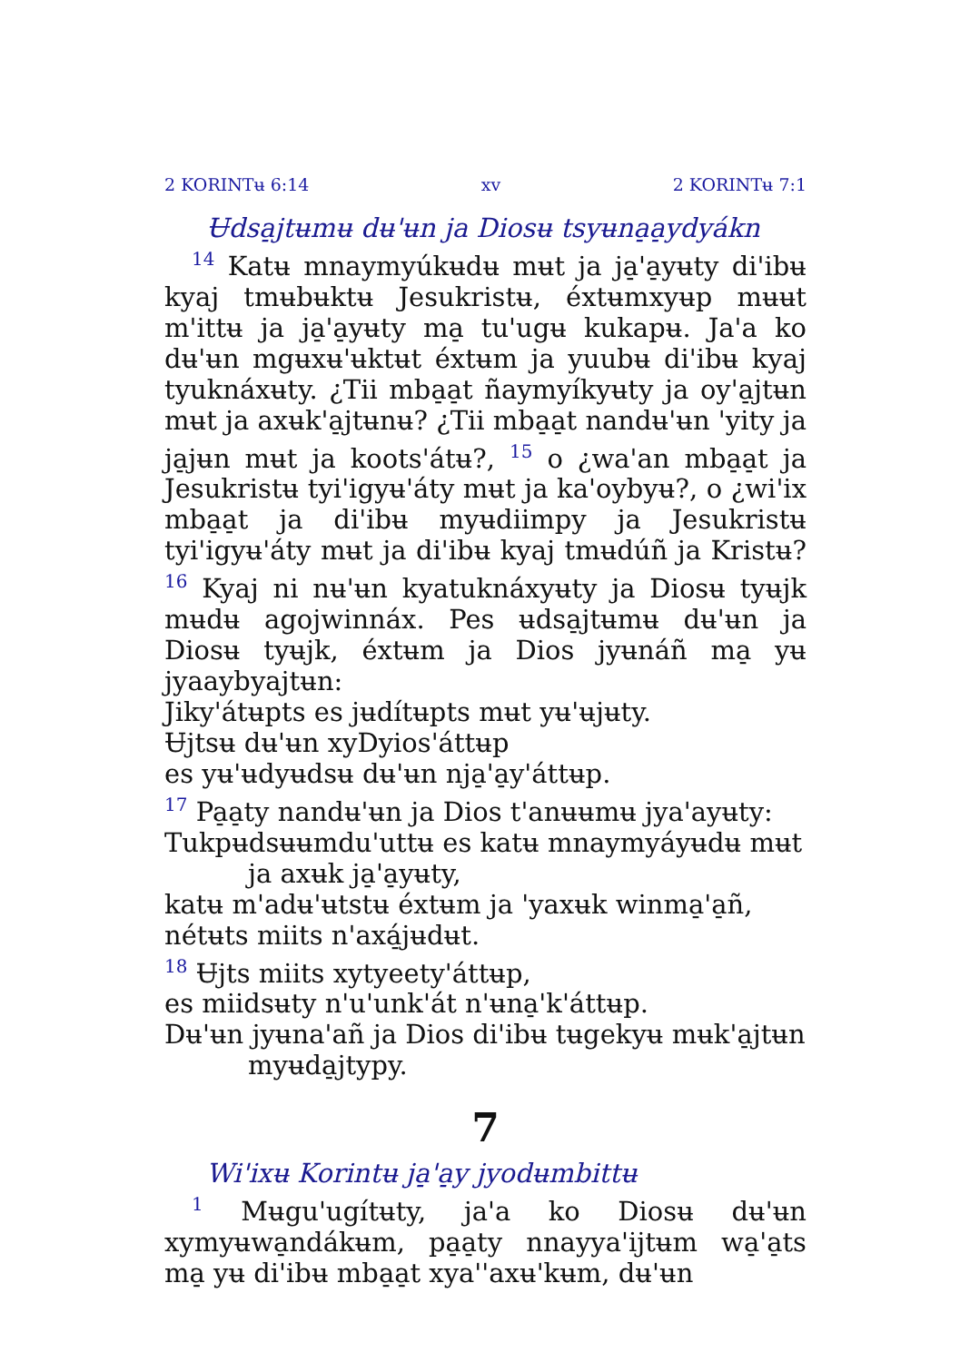2 KORINTʉ 6:14 xv 2 KORINTʉ 7:1
Ʉdsa̠jtʉmʉ dʉ'ʉn ja Diosʉ tsyʉna̠a̠ydyákn
<sup>14</sup> Katʉ mnaymyúkʉdʉ mʉt ja ja̠'a̠yʉty di'ibʉ kyaj tmʉbʉktʉ Jesukristʉ, éxtʉmxyʉp mʉʉt m'ittʉ ja ja̠'a̠yʉty ma̠ tu'ugʉ kukapʉ. Ja'a ko dʉ'ʉn mgʉxʉ'ʉktʉt éxtʉm ja yuubʉ di'ibʉ kyaj tyuknáxʉty. ¿Tii mba̠a̠t ñaymyíkyʉty ja oy'a̠jtʉn mʉt ja axʉk'a̠jtʉnʉ? ¿Tii mba̠a̠t nandʉ'ʉn 'yity ja ja̠jʉn mʉt ja koots'átʉ?, <sup>15</sup> o ¿wa'an mba̠a̠t ja Jesukristʉ tyi'igyʉ'áty mʉt ja ka'oybyʉ?, o ¿wi'ix mba̠a̠t ja di'ibʉ myʉdiimpy ja Jesukristʉ tyi'igyʉ'áty mʉt ja di'ibʉ kyaj tmʉdúñ ja Kristʉ? <sup>16</sup> Kyaj ni nʉ'ʉn kyatuknáxyʉty ja Diosʉ tyʉjk mʉdʉ agojwinnáx. Pes ʉdsa̠jtʉmʉ dʉ'ʉn ja Diosʉ tyʉjk, éxtʉm ja Dios jyʉnáñ ma̠ yʉ jyaaybyajtʉn:
Jiky'átʉpts es jʉdítʉpts mʉt yʉ'ʉjʉty.
Ʉjtsʉ dʉ'ʉn xyDyios'áttʉp
es yʉ'ʉdyʉdsʉ dʉ'ʉn nja̠'a̠y'áttʉp.
<sup>17</sup> Pa̠a̠ty nandʉ'ʉn ja Dios t'anʉʉmʉ jya'ayʉty:
Tukpʉdsʉʉmdu'uttʉ es katʉ mnaymyáyʉdʉ mʉt ja axʉk ja̠'a̠yʉty,
katʉ m'adʉ'ʉtstʉ éxtʉm ja 'yaxʉk winma̠'a̠ñ,
nétʉts miits n'axá̠jʉdʉt.
<sup>18</sup> Ʉjts miits xytyeety'áttʉp,
es miidsʉty n'u'unk'át n'ʉna̠'k'áttʉp.
Dʉ'ʉn jyʉna'añ ja Dios di'ibʉ tʉgekyʉ mʉk'a̠jtʉn myʉda̠jtypy.
7
Wi'ixʉ Korintʉ ja̠'a̠y jyodʉmbittʉ
<sup>1</sup> Mʉgu'ugítʉty, ja'a ko Diosʉ dʉ'ʉn xymyʉwa̠ndákʉm, pa̠a̠ty nnayya'ijtʉm wa̠'a̠ts ma̠ yʉ di'ibʉ mba̠a̠t xya''axʉ'kʉm, dʉ'ʉn